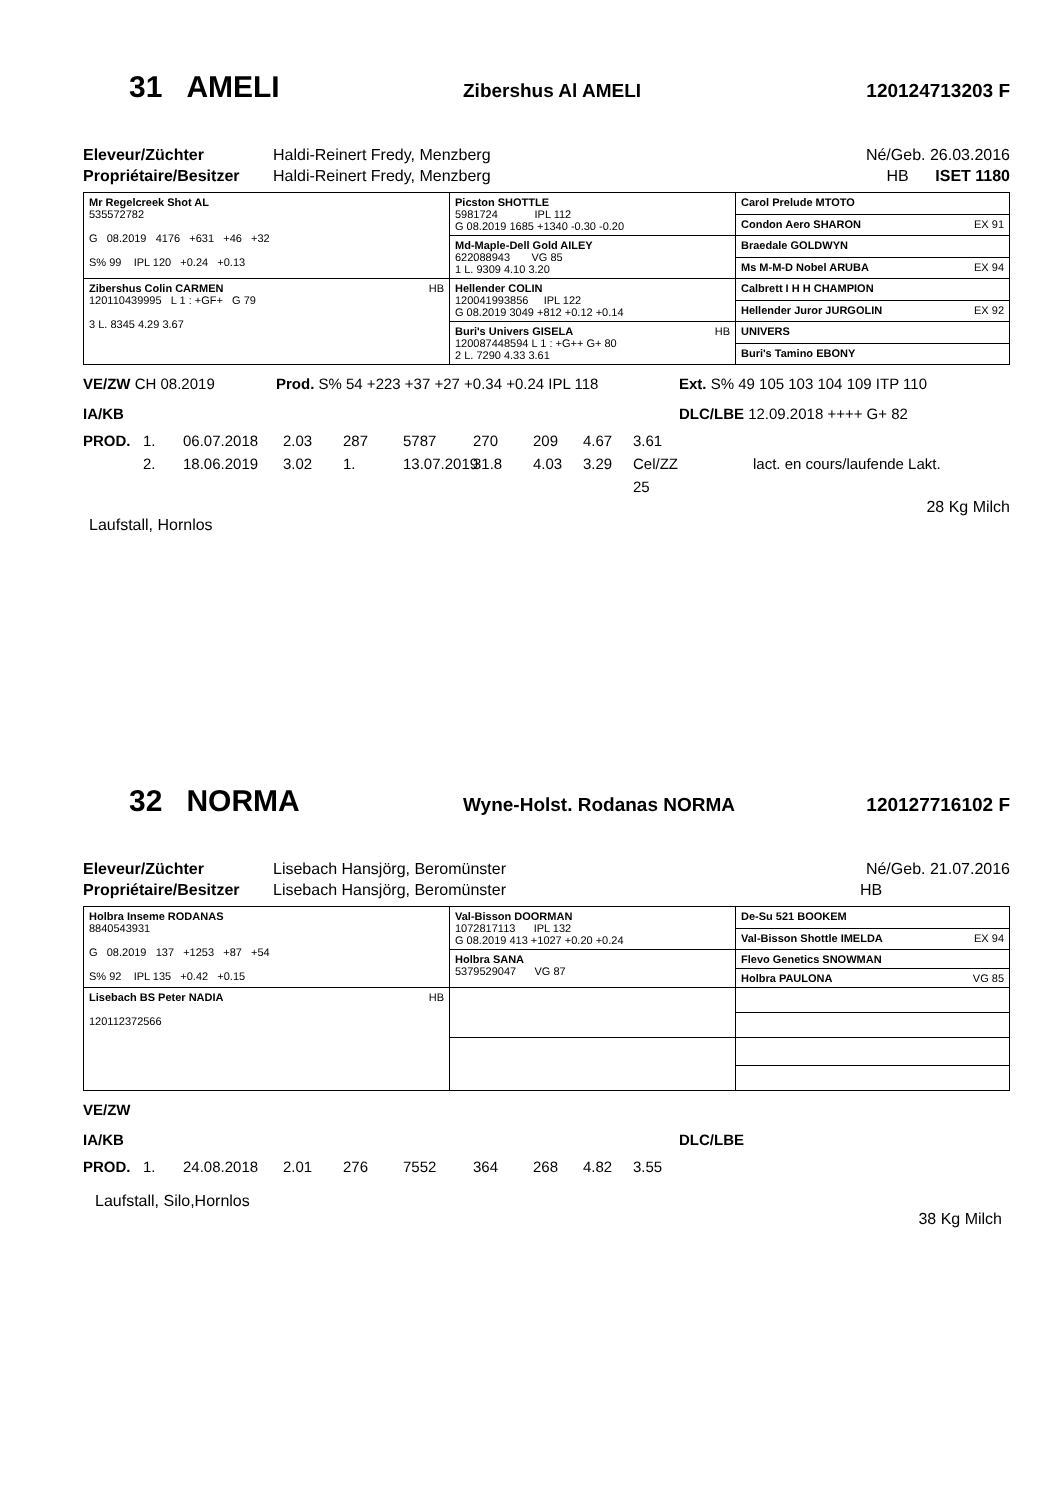31 AMELI
Zibershus Al AMELI 120124713203 F
Eleveur/Züchter Haldi-Reinert Fredy, Menzberg Né/Geb. 26.03.2016 Propriétaire/Besitzer Haldi-Reinert Fredy, Menzberg HB ISET 1180
| Mr Regelcreek Shot AL 535572782 G 08.2019 4176 +631 +46 +32 S% 99 IPL 120 +0.24 +0.13 | Picston SHOTTLE 5981724 IPL 112 G 08.2019 1685 +1340 -0.30 -0.20 | Carol Prelude MTOTO |
| | | Condon Aero SHARON EX 91 |
| | Md-Maple-Dell Gold AILEY 622088943 VG 85 1 L. 9309 4.10 3.20 | Braedale GOLDWYN |
| | | Ms M-M-D Nobel ARUBA EX 94 |
| Zibershus Colin CARMEN HB 120110439995 L 1 : +GF+ G 79 3 L. 8345 4.29 3.67 | Hellender COLIN 120041993856 IPL 122 G 08.2019 3049 +812 +0.12 +0.14 | Calbrett I H H CHAMPION |
| | | Hellender Juror JURGOLIN EX 92 |
| | Buri's Univers GISELA HB 120087448594 L 1 : +G++ G+ 80 2 L. 7290 4.33 3.61 | UNIVERS |
| | | Buri's Tamino EBONY |
VE/ZW CH 08.2019 Prod. S% 54 +223 +37 +27 +0.34 +0.24 IPL 118
Ext. S% 49 105 103 104 109 ITP 110
IA/KB DLC/LBE 12.09.2018 ++++ G+ 82
PROD. 1. 06.07.2018 2.03 287 5787 270 209 4.67 3.61 2. 18.06.2019 3.02 1. 13.07.2019 31.8 4.03 3.29 Cel/ZZ 25 lact. en cours/laufende Lakt.
28 Kg Milch
Laufstall, Hornlos
32 NORMA
Wyne-Holst. Rodanas NORMA 120127716102 F
Eleveur/Züchter Lisebach Hansjörg, Beromünster Né/Geb. 21.07.2016 Propriétaire/Besitzer Lisebach Hansjörg, Beromünster HB
| Holbra Inseme RODANAS 8840543931 G 08.2019 137 +1253 +87 +54 S% 92 IPL 135 +0.42 +0.15 | Val-Bisson DOORMAN 1072817113 IPL 132 G 08.2019 413 +1027 +0.20 +0.24 | De-Su 521 BOOKEM |
| | | Val-Bisson Shottle IMELDA EX 94 |
| | Holbra SANA 5379529047 VG 87 | Flevo Genetics SNOWMAN |
| | | Holbra PAULONA VG 85 |
| Lisebach BS Peter NADIA HB 120112372566 | | |
VE/ZW
IA/KB DLC/LBE
PROD. 1. 24.08.2018 2.01 276 7552 364 268 4.82 3.55
Laufstall, Silo,Hornlos
38 Kg Milch